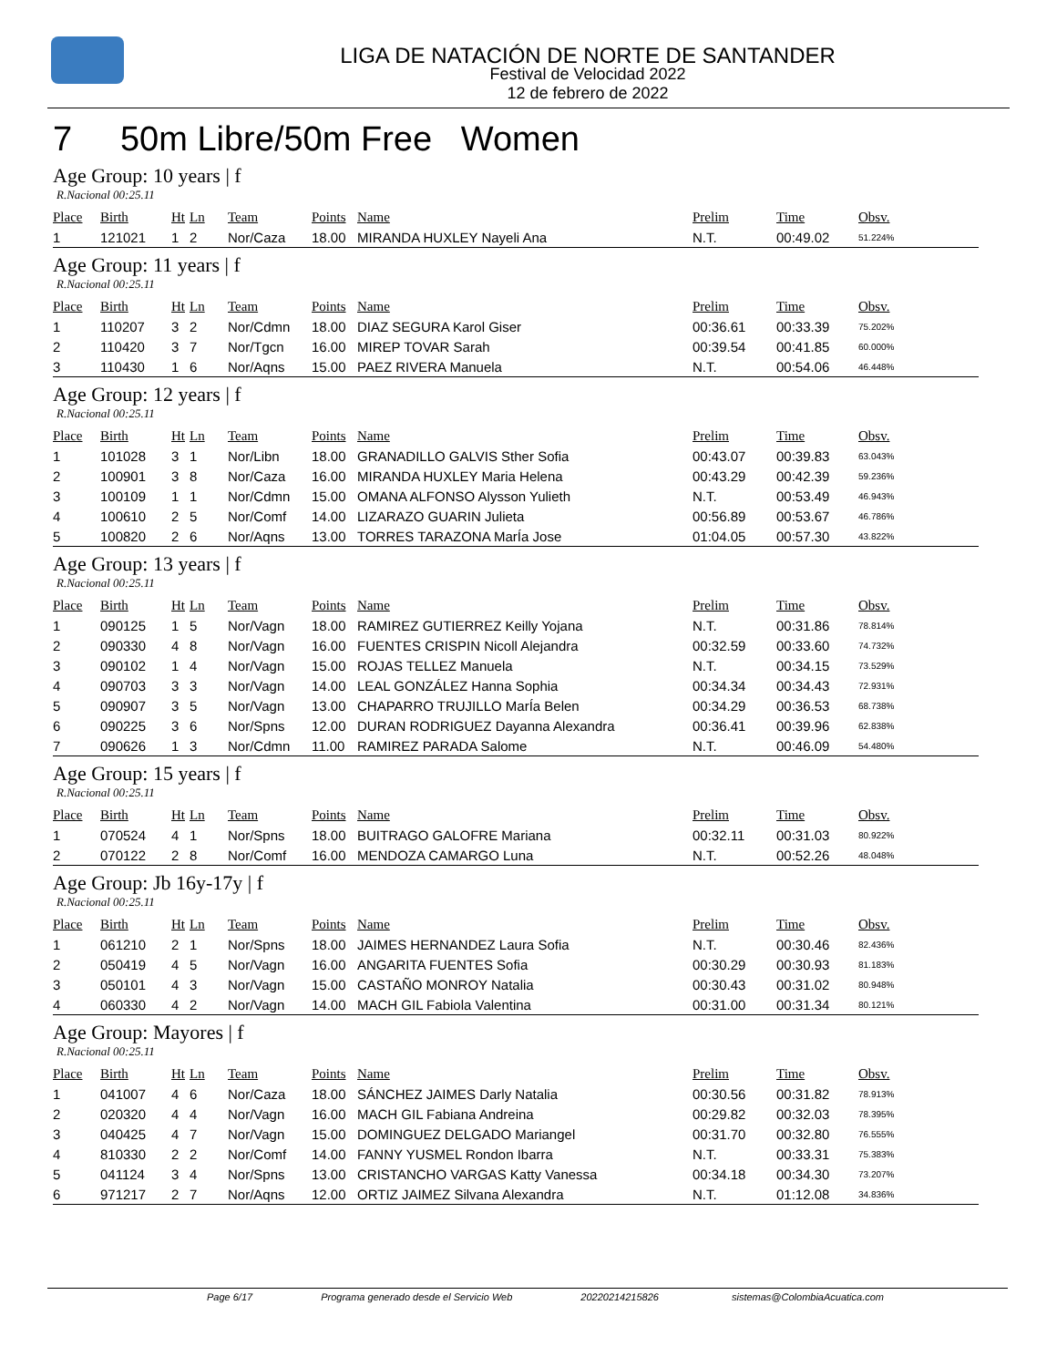LIGA DE NATACIÓN DE NORTE DE SANTANDER
Festival de Velocidad 2022
12 de febrero de 2022
7 50m Libre/50m Free Women
Age Group: 10 years | f
R.Nacional 00:25.11
| Place | Birth | Ht | Ln | Team | Points | Name | Prelim | Time | Obsv. |
| --- | --- | --- | --- | --- | --- | --- | --- | --- | --- |
| 1 | 121021 | 1 | 2 | Nor/Caza | 18.00 | MIRANDA HUXLEY Nayeli Ana | N.T. | 00:49.02 | 51.224% |
Age Group: 11 years | f
R.Nacional 00:25.11
| Place | Birth | Ht | Ln | Team | Points | Name | Prelim | Time | Obsv. |
| --- | --- | --- | --- | --- | --- | --- | --- | --- | --- |
| 1 | 110207 | 3 | 2 | Nor/Cdmn | 18.00 | DIAZ SEGURA Karol Giser | 00:36.61 | 00:33.39 | 75.202% |
| 2 | 110420 | 3 | 7 | Nor/Tgcn | 16.00 | MIREP TOVAR Sarah | 00:39.54 | 00:41.85 | 60.000% |
| 3 | 110430 | 1 | 6 | Nor/Aqns | 15.00 | PAEZ RIVERA Manuela | N.T. | 00:54.06 | 46.448% |
Age Group: 12 years | f
R.Nacional 00:25.11
| Place | Birth | Ht | Ln | Team | Points | Name | Prelim | Time | Obsv. |
| --- | --- | --- | --- | --- | --- | --- | --- | --- | --- |
| 1 | 101028 | 3 | 1 | Nor/Libn | 18.00 | GRANADILLO GALVIS Sther Sofia | 00:43.07 | 00:39.83 | 63.043% |
| 2 | 100901 | 3 | 8 | Nor/Caza | 16.00 | MIRANDA HUXLEY Maria Helena | 00:43.29 | 00:42.39 | 59.236% |
| 3 | 100109 | 1 | 1 | Nor/Cdmn | 15.00 | OMANA ALFONSO Alysson Yulieth | N.T. | 00:53.49 | 46.943% |
| 4 | 100610 | 2 | 5 | Nor/Comf | 14.00 | LIZARAZO GUARIN Julieta | 00:56.89 | 00:53.67 | 46.786% |
| 5 | 100820 | 2 | 6 | Nor/Aqns | 13.00 | TORRES TARAZONA MarÍa Jose | 01:04.05 | 00:57.30 | 43.822% |
Age Group: 13 years | f
R.Nacional 00:25.11
| Place | Birth | Ht | Ln | Team | Points | Name | Prelim | Time | Obsv. |
| --- | --- | --- | --- | --- | --- | --- | --- | --- | --- |
| 1 | 090125 | 1 | 5 | Nor/Vagn | 18.00 | RAMIREZ GUTIERREZ Keilly Yojana | N.T. | 00:31.86 | 78.814% |
| 2 | 090330 | 4 | 8 | Nor/Vagn | 16.00 | FUENTES CRISPIN Nicoll Alejandra | 00:32.59 | 00:33.60 | 74.732% |
| 3 | 090102 | 1 | 4 | Nor/Vagn | 15.00 | ROJAS TELLEZ Manuela | N.T. | 00:34.15 | 73.529% |
| 4 | 090703 | 3 | 3 | Nor/Vagn | 14.00 | LEAL GONZÁLEZ Hanna Sophia | 00:34.34 | 00:34.43 | 72.931% |
| 5 | 090907 | 3 | 5 | Nor/Vagn | 13.00 | CHAPARRO TRUJILLO MarÍa Belen | 00:34.29 | 00:36.53 | 68.738% |
| 6 | 090225 | 3 | 6 | Nor/Spns | 12.00 | DURAN RODRIGUEZ Dayanna Alexandra | 00:36.41 | 00:39.96 | 62.838% |
| 7 | 090626 | 1 | 3 | Nor/Cdmn | 11.00 | RAMIREZ PARADA Salome | N.T. | 00:46.09 | 54.480% |
Age Group: 15 years | f
R.Nacional 00:25.11
| Place | Birth | Ht | Ln | Team | Points | Name | Prelim | Time | Obsv. |
| --- | --- | --- | --- | --- | --- | --- | --- | --- | --- |
| 1 | 070524 | 4 | 1 | Nor/Spns | 18.00 | BUITRAGO GALOFRE Mariana | 00:32.11 | 00:31.03 | 80.922% |
| 2 | 070122 | 2 | 8 | Nor/Comf | 16.00 | MENDOZA CAMARGO Luna | N.T. | 00:52.26 | 48.048% |
Age Group: Jb 16y-17y | f
R.Nacional 00:25.11
| Place | Birth | Ht | Ln | Team | Points | Name | Prelim | Time | Obsv. |
| --- | --- | --- | --- | --- | --- | --- | --- | --- | --- |
| 1 | 061210 | 2 | 1 | Nor/Spns | 18.00 | JAIMES HERNANDEZ Laura Sofia | N.T. | 00:30.46 | 82.436% |
| 2 | 050419 | 4 | 5 | Nor/Vagn | 16.00 | ANGARITA FUENTES Sofia | 00:30.29 | 00:30.93 | 81.183% |
| 3 | 050101 | 4 | 3 | Nor/Vagn | 15.00 | CASTAÑO MONROY Natalia | 00:30.43 | 00:31.02 | 80.948% |
| 4 | 060330 | 4 | 2 | Nor/Vagn | 14.00 | MACH GIL Fabiola Valentina | 00:31.00 | 00:31.34 | 80.121% |
Age Group: Mayores | f
R.Nacional 00:25.11
| Place | Birth | Ht | Ln | Team | Points | Name | Prelim | Time | Obsv. |
| --- | --- | --- | --- | --- | --- | --- | --- | --- | --- |
| 1 | 041007 | 4 | 6 | Nor/Caza | 18.00 | SÁNCHEZ JAIMES Darly Natalia | 00:30.56 | 00:31.82 | 78.913% |
| 2 | 020320 | 4 | 4 | Nor/Vagn | 16.00 | MACH GIL Fabiana Andreina | 00:29.82 | 00:32.03 | 78.395% |
| 3 | 040425 | 4 | 7 | Nor/Vagn | 15.00 | DOMINGUEZ DELGADO Mariangel | 00:31.70 | 00:32.80 | 76.555% |
| 4 | 810330 | 2 | 2 | Nor/Comf | 14.00 | FANNY YUSMEL Rondon Ibarra | N.T. | 00:33.31 | 75.383% |
| 5 | 041124 | 3 | 4 | Nor/Spns | 13.00 | CRISTANCHO VARGAS Katty Vanessa | 00:34.18 | 00:34.30 | 73.207% |
| 6 | 971217 | 2 | 7 | Nor/Aqns | 12.00 | ORTIZ JAIMEZ Silvana Alexandra | N.T. | 01:12.08 | 34.836% |
Page 6/17 Programa generado desde el Servicio Web 20220214215826 sistemas@ColombiaAcuatica.com